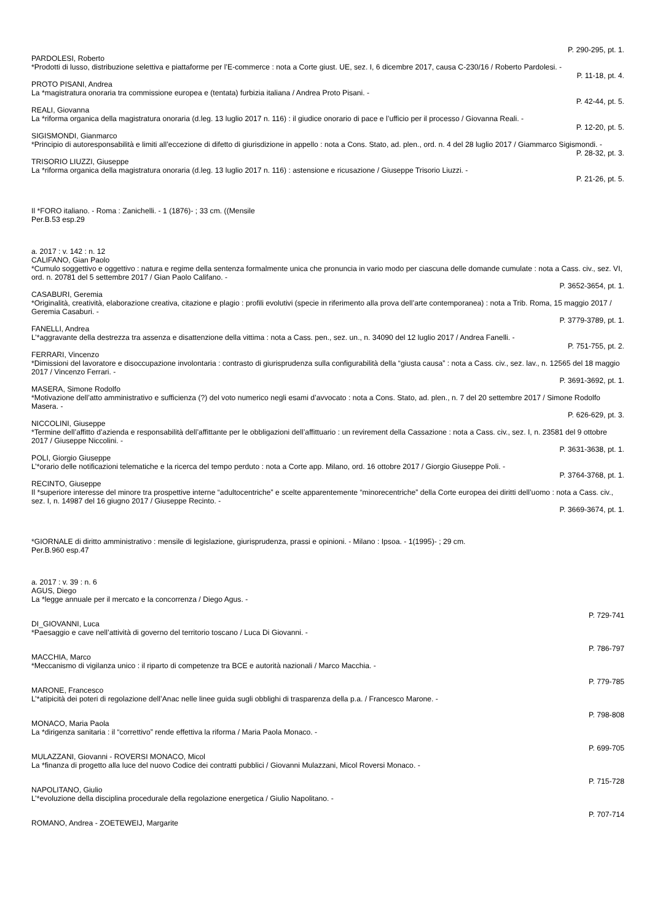P. 290-295, pt. 1.
PARDOLESI, Roberto
*Prodotti di lusso, distribuzione selettiva e piattaforme per l’E-commerce : nota a Corte giust. UE, sez. I, 6 dicembre 2017, causa C-230/16 / Roberto Pardolesi. -
P. 11-18, pt. 4.
PROTO PISANI, Andrea
La *magistratura onoraria tra commissione europea e (tentata) furbizia italiana / Andrea Proto Pisani. -
P. 42-44, pt. 5.
REALI, Giovanna
La *riforma organica della magistratura onoraria (d.leg. 13 luglio 2017 n. 116) : il giudice onorario di pace e l’ufficio per il processo / Giovanna Reali. -
P. 12-20, pt. 5.
SIGISMONDI, Gianmarco
*Principio di autoresponsabilità e limiti all’eccezione di difetto di giurisdizione in appello : nota a Cons. Stato, ad. plen., ord. n. 4 del 28 luglio 2017 / Giammarco Sigismondi. -
P. 28-32, pt. 3.
TRISORIO LIUZZI, Giuseppe
La *riforma organica della magistratura onoraria (d.leg. 13 luglio 2017 n. 116) : astensione e ricusazione / Giuseppe Trisorio Liuzzi. -
P. 21-26, pt. 5.
Il *FORO italiano. - Roma : Zanichelli. - 1 (1876)- ; 33 cm. ((Mensile
Per.B.53 esp.29
a. 2017 : v. 142 : n. 12
CALIFANO, Gian Paolo
*Cumulo soggettivo e oggettivo : natura e regime della sentenza formalmente unica che pronuncia in vario modo per ciascuna delle domande cumulate : nota a Cass. civ., sez. VI, ord. n. 20781 del 5 settembre 2017 / Gian Paolo Califano. -
P. 3652-3654, pt. 1.
CASABURI, Geremia
*Originalità, creatività, elaborazione creativa, citazione e plagio : profili evolutivi (specie in riferimento alla prova dell’arte contemporanea) : nota a Trib. Roma, 15 maggio 2017 / Geremia Casaburi. -
P. 3779-3789, pt. 1.
FANELLI, Andrea
L’*aggravante della destrezza tra assenza e disattenzione della vittima : nota a Cass. pen., sez. un., n. 34090 del 12 luglio 2017 / Andrea Fanelli. -
P. 751-755, pt. 2.
FERRARI, Vincenzo
*Dimissioni del lavoratore e disoccupazione involontaria : contrasto di giurisprudenza sulla configurabilità della “giusta causa” : nota a Cass. civ., sez. lav., n. 12565 del 18 maggio 2017 / Vincenzo Ferrari. -
P. 3691-3692, pt. 1.
MASERA, Simone Rodolfo
*Motivazione dell’atto amministrativo e sufficienza (?) del voto numerico negli esami d’avvocato : nota a Cons. Stato, ad. plen., n. 7 del 20 settembre 2017 / Simone Rodolfo Masera. -
P. 626-629, pt. 3.
NICCOLINI, Giuseppe
*Termine dell’affitto d’azienda e responsabilità dell’affittante per le obbligazioni dell’affittuario : un revirement della Cassazione : nota a Cass. civ., sez. I, n. 23581 del 9 ottobre 2017 / Giuseppe Niccolini. -
P. 3631-3638, pt. 1.
POLI, Giorgio Giuseppe
L’*orario delle notificazioni telematiche e la ricerca del tempo perduto : nota a Corte app. Milano, ord. 16 ottobre 2017 / Giorgio Giuseppe Poli. -
P. 3764-3768, pt. 1.
RECINTO, Giuseppe
Il *superiore interesse del minore tra prospettive interne “adultocentriche” e scelte apparentemente “minorecentriche” della Corte europea dei diritti dell’uomo : nota a Cass. civ., sez. I, n. 14987 del 16 giugno 2017 / Giuseppe Recinto. -
P. 3669-3674, pt. 1.
*GIORNALE di diritto amministrativo : mensile di legislazione, giurisprudenza, prassi e opinioni. - Milano : Ipsoa. - 1(1995)- ; 29 cm.
Per.B.960 esp.47
a. 2017 : v. 39 : n. 6
AGUS, Diego
La *legge annuale per il mercato e la concorrenza / Diego Agus. -
P. 729-741
DI_GIOVANNI, Luca
*Paesaggio e cave nell’attività di governo del territorio toscano / Luca Di Giovanni. -
P. 786-797
MACCHIA, Marco
*Meccanismo di vigilanza unico : il riparto di competenze tra BCE e autorità nazionali / Marco Macchia. -
P. 779-785
MARONE, Francesco
L’*atipicità dei poteri di regolazione dell’Anac nelle linee guida sugli obblighi di trasparenza della p.a. / Francesco Marone. -
P. 798-808
MONACO, Maria Paola
La *dirigenza sanitaria : il “correttivo” rende effettiva la riforma / Maria Paola Monaco. -
P. 699-705
MULAZZANI, Giovanni - ROVERSI MONACO, Micol
La *finanza di progetto alla luce del nuovo Codice dei contratti pubblici / Giovanni Mulazzani, Micol Roversi Monaco. -
P. 715-728
NAPOLITANO, Giulio
L’*evoluzione della disciplina procedurale della regolazione energetica / Giulio Napolitano. -
P. 707-714
ROMANO, Andrea - ZOETEWEIJ, Margarite